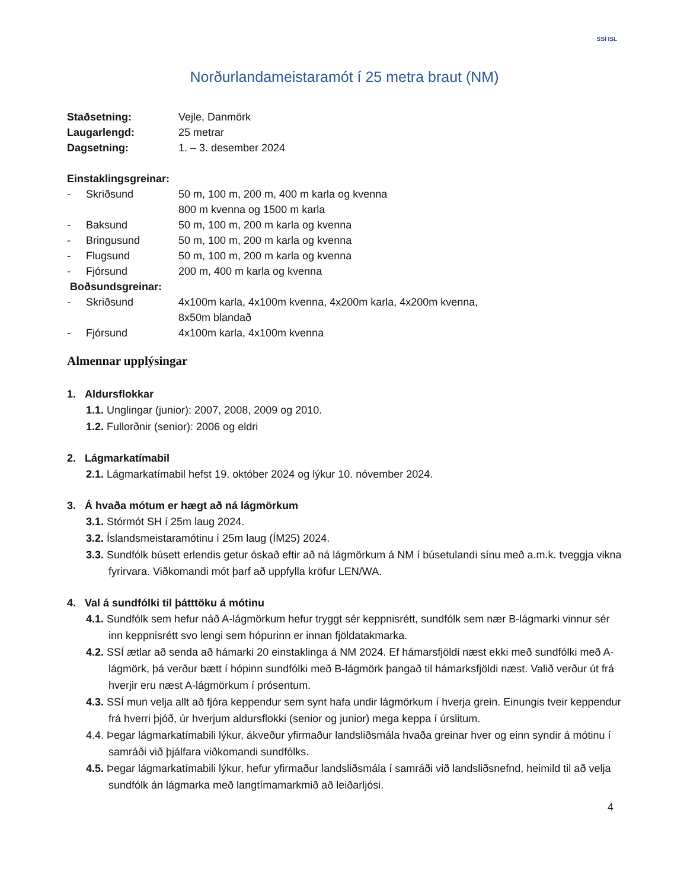SSÍ ISL
Norðurlandameistaramót í 25 metra braut (NM)
Staðsetning: Vejle, Danmörk
Laugarlengd: 25 metrar
Dagsetning: 1. – 3. desember 2024
Einstaklingsgreinar:
- Skriðsund 50 m, 100 m, 200 m, 400 m karla og kvenna
800 m kvenna og 1500 m karla
- Baksund 50 m, 100 m, 200 m karla og kvenna
- Bringusund 50 m, 100 m, 200 m karla og kvenna
- Flugsund 50 m, 100 m, 200 m karla og kvenna
- Fjórsund 200 m, 400 m karla og kvenna
Boðsundsgreinar:
- Skriðsund 4x100m karla, 4x100m kvenna, 4x200m karla, 4x200m kvenna,
8x50m blandað
- Fjórsund 4x100m karla, 4x100m kvenna
Almennar upplýsingar
1. Aldursflokkar
1.1. Unglingar (junior): 2007, 2008, 2009 og 2010.
1.2. Fullorðnir (senior): 2006 og eldri
2. Lágmarkatímabil
2.1. Lágmarkatímabil hefst 19. október 2024 og lýkur 10. nóvember 2024.
3. Á hvaða mótum er hægt að ná lágmörkum
3.1. Stórmót SH í 25m laug 2024.
3.2. Íslandsmeistaramótinu í 25m laug (ÍM25) 2024.
3.3. Sundfólk búsett erlendis getur óskað eftir að ná lágmörkum á NM í búsetulandi sínu með a.m.k. tveggja vikna fyrirvara. Viðkomandi mót þarf að uppfylla kröfur LEN/WA.
4. Val á sundfólki til þátttöku á mótinu
4.1. Sundfólk sem hefur náð A-lágmörkum hefur tryggt sér keppnisrétt, sundfólk sem nær B-lágmarki vinnur sér inn keppnisrétt svo lengi sem hópurinn er innan fjöldatakmarka.
4.2. SSÍ ætlar að senda að hámarki 20 einstaklinga á NM 2024. Ef hámarsfjöldi næst ekki með sundfólki með A-lágmörk, þá verður bætt í hópinn sundfólki með B-lágmörk þangað til hámarksfjöldi næst. Valið verður út frá hverjir eru næst A-lágmörkum í prósentum.
4.3. SSÍ mun velja allt að fjóra keppendur sem synt hafa undir lágmörkum í hverja grein. Einungis tveir keppendur frá hverri þjóð, úr hverjum aldursflokki (senior og junior) mega keppa í úrslitum.
4.4. Þegar lágmarkatímabili lýkur, ákveður yfirmaður landsliðsmála hvaða greinar hver og einn syndir á mótinu í samráði við þjálfara viðkomandi sundfólks.
4.5. Þegar lágmarkatímabili lýkur, hefur yfirmaður landsliðsmála í samráði við landsliðsnefnd, heimild til að velja sundfólk án lágmarka með langtímamarkmið að leiðarljósi.
4